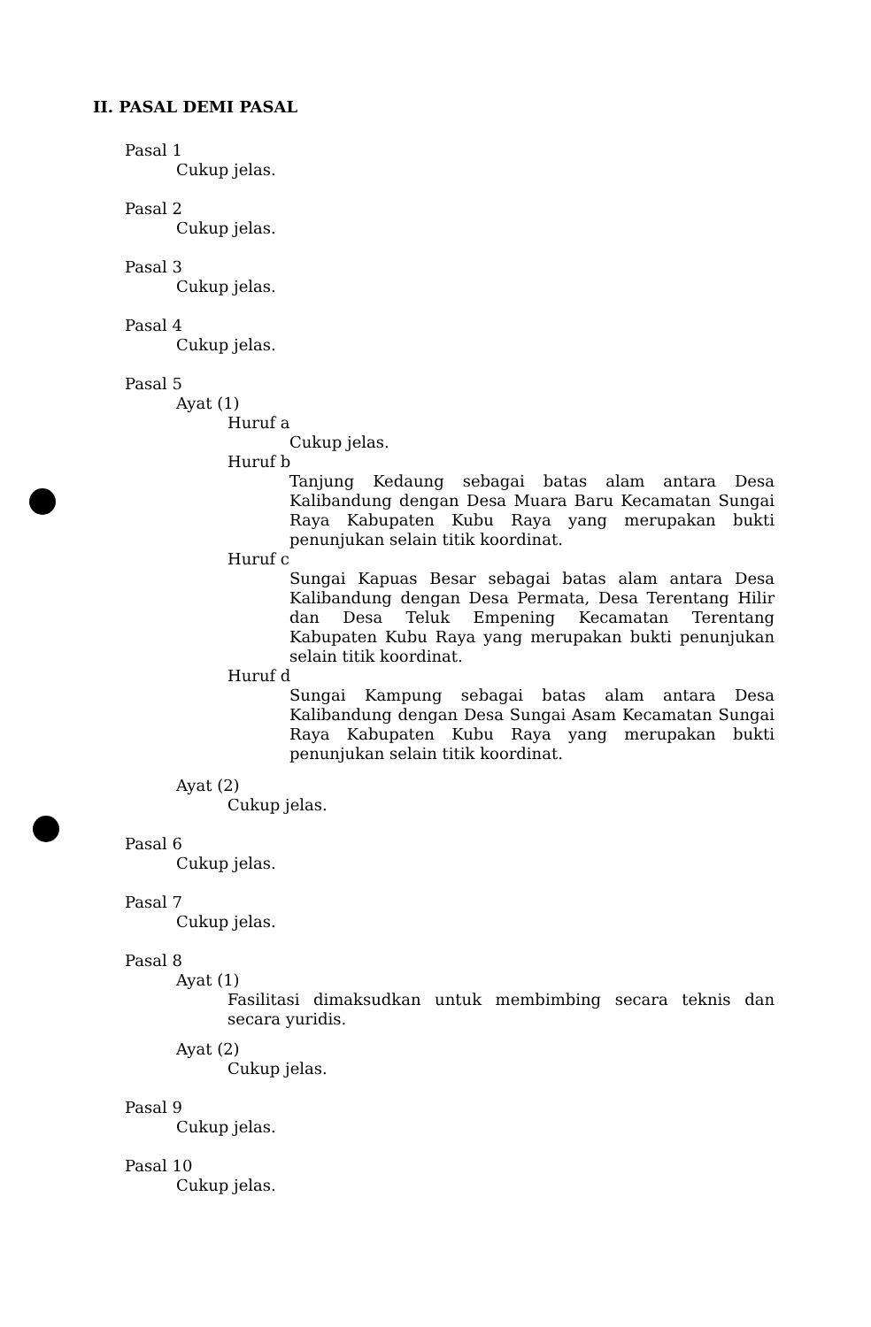II. PASAL DEMI PASAL
Pasal 1
Cukup jelas.
Pasal 2
Cukup jelas.
Pasal 3
Cukup jelas.
Pasal 4
Cukup jelas.
Pasal 5
Ayat (1)
Huruf a
Cukup jelas.
Huruf b
Tanjung Kedaung sebagai batas alam antara Desa Kalibandung dengan Desa Muara Baru Kecamatan Sungai Raya Kabupaten Kubu Raya yang merupakan bukti penunjukan selain titik koordinat.
Huruf c
Sungai Kapuas Besar sebagai batas alam antara Desa Kalibandung dengan Desa Permata, Desa Terentang Hilir dan Desa Teluk Empening Kecamatan Terentang Kabupaten Kubu Raya yang merupakan bukti penunjukan selain titik koordinat.
Huruf d
Sungai Kampung sebagai batas alam antara Desa Kalibandung dengan Desa Sungai Asam Kecamatan Sungai Raya Kabupaten Kubu Raya yang merupakan bukti penunjukan selain titik koordinat.
Ayat (2)
Cukup jelas.
Pasal 6
Cukup jelas.
Pasal 7
Cukup jelas.
Pasal 8
Ayat (1)
Fasilitasi dimaksudkan untuk membimbing secara teknis dan secara yuridis.
Ayat (2)
Cukup jelas.
Pasal 9
Cukup jelas.
Pasal 10
Cukup jelas.